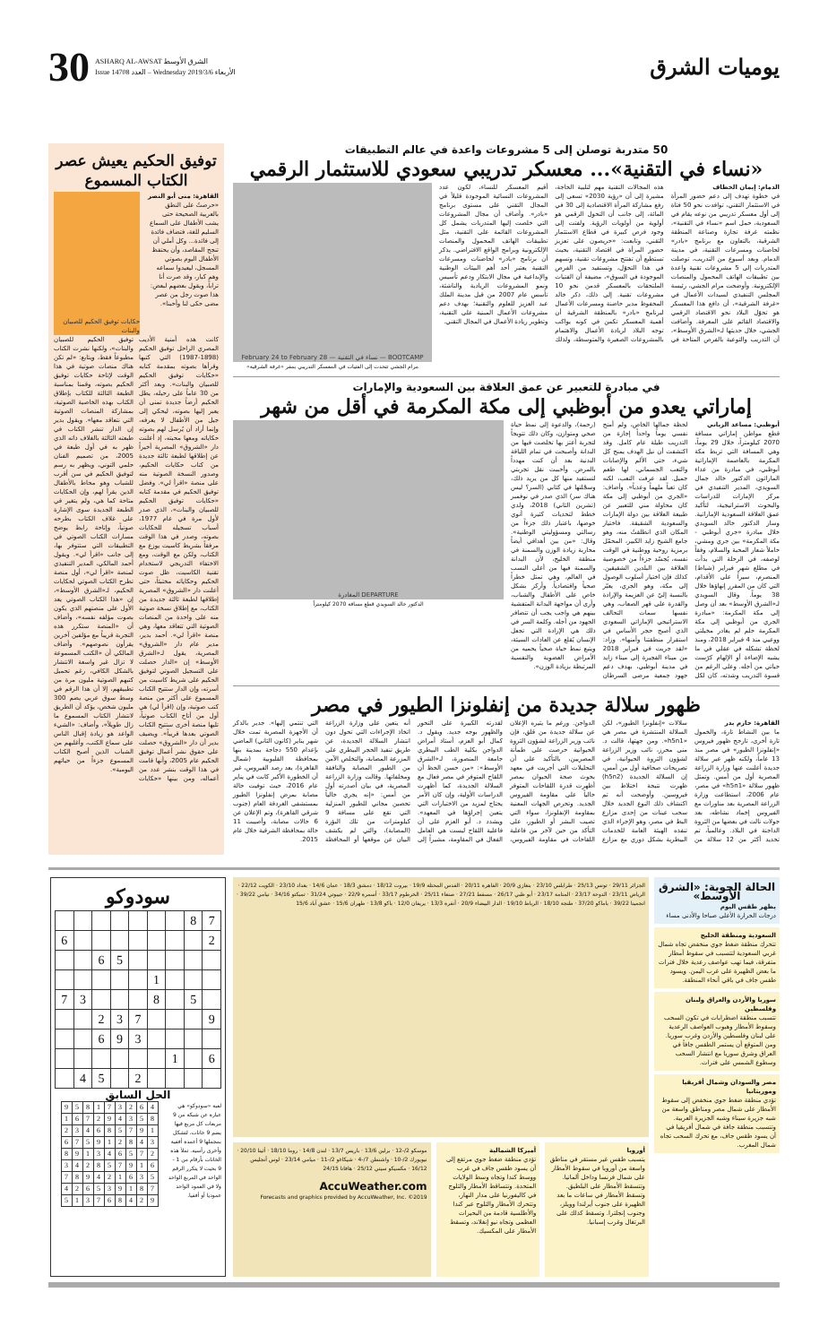يوميات الشرق
30
ASHARQ AL-AWSAT الشرق الأوسط
Issue 14708 العدد – Wednesday 2019/3/6 الأربعاء
50 متدربة توصلن إلى 5 مشروعات واعدة في عالم التطبيقات
«نساء في التقنية»... معسكر تدريبي سعودي للاستثمار الرقمي
الدمام: إيمان الخطاف
في خطوة تهدف إلى دعم حضور المرأة في الاستثمار التقني، توافدت نحو 50 فتاة إلى أول معسكر تدريبي من نوعه يقام في السعودية، حمل اسم «نساء في التقنية»، نظمته غرفة تجارة وصناعة المنطقة الشرقية، بالتعاون مع برنامج «بادر» لحاضنات ومسرعات التقنية، في مدينة الدمام. وبعد أسبوع من التدريب، توصلت المتدربات إلى 5 مشروعات تقنية واعدة بين تطبيقات الهاتف المحمول والمنصات الإلكترونية. وأوضحت مرام الجشي، رئيسة المجلس التنفيذي لسيدات الأعمال في «غرفة الشرقية»، أن دافع هذا المعسكر هو تحوّل البلاد نحو الاقتصاد الرقمي والاقتصاد القائم على المعرفة. وأضافت الجشي، خلال حديثها لـ«الشرق الأوسط»، أن التدريب والتوعية بالفرص المتاحة في هذه المجالات التقنية مهم لتلبية الحاجة، مشيرة إلى أن «رؤية 2030» تسعى إلى رفع مشاركة المرأة الاقتصادية إلى 30 في المائة، إلى جانب أن التحول الرقمي هو أولوية من أولويات الرؤية. ولفتت إلى وجود فرص كبيرة في قطاع الاستثمار التقني، وتابعت: «حريصون على تعزيز حضور المرأة في اقتصاد التقنية، بحيث تستطيع أن تفتتح مشروعات تقنية، وتسهم في هذا التحوّل، وتستفيد من الفرص الموجودة في السوق»، مضيفة أن الفتيات الملتحقات بالمعسكر قدمن نحو 10 مشروعات تقنية. إلى ذلك، ذكر خالد المحفوظ مدير حاضنة ومسرعات الأعمال لبرنامج «بادر» بالمنطقة الشرقية أن أهمية المعسكر تكمن في كونه يواكب توجه البلاد لريادة الأعمال والاهتمام بالمشروعات الصغيرة والمتوسطة، ولذلك أقيم المعسكر للنساء، لكون عدد المشروعات النسائية الموجودة قليلاً في المجال التقني على مستوى برنامج «بادر». وأضاف أن مجال المشروعات التي خلصت إليها المتدربات يشمل كل المشروعات القائمة على التقنية، مثل تطبيقات الهاتف المحمول والمنصات الإلكترونية وبرامج الواقع الافتراضي. يذكر أن برنامج «بادر» لحاضنات ومسرعات التقنية يعتبر أحد أهم البيئات الوطنية والإبداعية في مجال الابتكار ودعم تأسيس ونمو المشروعات الريادية والناشئة، تأسس عام 2007 من قبل مدينة الملك عبد العزيز للعلوم والتقنية؛ بهدف دعم مشروعات الأعمال المبنية على التقنية، وتطوير ريادة الأعمال في المجال التقني.
BOOTCAMP — نساء في التقنية — February 24 to February 28
مرام الجشي تتحدث إلى الفتيات في المعسكر التدريبي بمقر «غرفة الشرقية»
في مبادرة للتعبير عن عمق العلاقة بين السعودية والإمارات
إماراتي يعدو من أبوظبي إلى مكة المكرمة في أقل من شهر
أبوظبي: مساعد الزياني
قطع مواطن إماراتي مسافة 2070 كيلومتراً، خلال 29 يوماً، وهي المسافة التي تربط مكة المكرمة بالعاصمة الإماراتية أبوظبي، في مبادرة من عداء الماراثون الدكتور خالد جمال السويدي، المدير التنفيذي في مركز الإمارات للدراسات والبحوث الاستراتيجية، لتأكيد عمق العلاقة السعودية الإماراتية. وسار الدكتور خالد السويدي خلال مبادرة «جري أبوظبي - مكة المكرمة» بين جري ومشي، حاملاً شعار المحبة والسلام، وفقاً لوصفه، في الرحلة التي بدأت في مطلع شهر فبراير (شباط) المنصرم، سيراً على الأقدام، التي كان من المقرر إنهاؤها خلال 38 يوماً. وقال السويدي لـ«الشرق الأوسط» بعد أن وصل إلى مكة المكرمة: «مبادرة الجري من أبوظبي إلى مكة المكرمة حلم لم يغادر مخيلتي ووعيي منذ 4 فبراير 2018، ومنذ لحظة تشكله في عقلي في ما يشبه الإضاءة أو الإلهام كرّست حياتي من أجله. وعلى الرغم من قسوة التدريب وشدته، كان لكل لحظة جمالها الخاص، ولم أمنح نفسي يوماً واحداً إجازة من التدريب طيلة عام كامل. وقد اكتشفت أن نيل الهدف يمنح كل شيء، حتى الألم والإصابات والتعب الجسماني، لها طعم جميل. لقد عرفت التعب، لكنه كان تعباً ملهماً وعذباً». وأضاف: «الجري من أبوظبي إلى مكة كان محاولة مني للتعبير عن طبيعة العلاقة بين دولة الإمارات والسعودية الشقيقة. فاختيار المكان الذي انطلقتُ منه، وهو جامع الشيخ زايد الكبير، المحمّل برمزية روحية ووطنية في الوقت نفسه، يُجسّد جزءاً من خصوصية العلاقة بين البلدين الشقيقين. كذلك فإن اختيار أسلوب الوصول إلى مكة، وهو الجري، يعبّر بالنسبة إليّ عن العزيمة والإرادة والقدرة على قهر الصعاب، وهي نفسها سمات التحالف الاستراتيجي الإماراتي السعودي الذي أصبح حجر الأساس في استقرار منطقتنا وأمنها». وزاد: «لقد جريت في فبراير 2018 من ميناء الفجيرة إلى ميناء زايد في مدينة أبوظبي، بهدف دعم جهود جمعية مرضى السرطان (رحمة)، والدعوة إلى نمط حياة صحي ومتوازن، وكان ذلك تتويجاً لتجربة أعتز بها تخلصت فيها من البدانة وأصبحت في تمام اللياقة البدنية بعد أن كنت مهدداً بالمرض. وأحببت نقل تجربتي لتستفيد منها كل من يريد ذلك، وسجّلتها في كتابي (السر؟ ليس هناك سر) الذي صدر في نوفمبر (تشرين الثاني) 2018، ولدي خطط لتحديات كثيرة أنوي خوضها، باعتبار ذلك جزءاً من رسالتي ومسؤوليتي الوطنية». وقال: «من بين أهدافي أيضاً محاربة زيادة الوزن والسمنة في منطقة الخليج، لأن البدانة والسمنة فيها من أعلى النسب في العالم، وهي تمثل خطراً صحياً واقتصادياً. وأركز بشكل خاص على الأطفال والشباب، وأرى أن مواجهة البدانة المتفشية بينهم هي واجب يجب أن تتضافر الجهود من أجله. وكلمة السر في ذلك هي الإرادة التي تجعل الإنسان يُقلع عن العادات السيئة، ويتبع نمط حياة صحياً يحميه من الأمراض العضوية والنفسية المرتبطة بزيادة الوزن».
DEPARTURE المغادرة
الدكتور خالد السويدي قطع مسافة 2070 كيلومتراً
ظهور سلالة جديدة من إنفلونزا الطيور في مصر
القاهرة: حازم بدر
ما بين النشاط تارة، والخمول تارة أخرى، تارجح ظهور فيروس «إنفلونزا الطيور» في مصر منذ 13 عاماً، ولكنه ظهر عبر سلالة جديدة أعلنت عنها وزارة الزراعة المصرية أول من أمس. وتمثل ظهور سلالة «h5n1» في مصر، عام 2006، استطاعت وزارة الزراعة المصرية بعد مناورات مع الفيروس إخماد نشاطه، بعد جولات نالت في بعضها من الثروة الداجنة في البلاد. وعالمياً، تم تحديد أكثر من 12 سلالة من سلالات «إنفلونزا الطيور»، لكن السلالة المنتشرة في مصر هي «h5n1». ومن جهتها، قالت د. منى محرز، نائب وزير الزراعة لشؤون الثروة الحيوانية، في تصريحات صحافية أول من أمس، إن السلالة الجديدة (h5n2) ظهرت نتيجة اختلاط بين فيروسين. وأوضحت أنه تم اكتشاف ذلك النوع الجديد خلال سحب عينات من إحدى مزارع البط في مصر، وهو الإجراء الذي تنفذه الهيئة العامة للخدمات البيطرية بشكل دوري مع مزارع الدواجن. ورغم ما يثيره الإعلان عن سلالة جديدة من قلق، فإن نائب وزير الزراعة لشؤون الثروة الحيوانية حرصت على طمأنة المصريين، بالتأكيد على أن التحليلات التي أجريت في معهد بحوث صحة الحيوان بمصر أظهرت قدرة اللقاحات المتوفر حالياً على مقاومة الفيروس الجديد. وتحرص الجهات المعنية بمقاومة الإنفلونزا، سواء التي تصيب البشر أو الطيور، على التأكد من حين لآخر من فاعلية اللقاحات في مقاومة الفيروس، لقدرته الكبيرة على التحور والظهور بوجه جديد. ويقول د. كمال أبو العزم، أستاذ أمراض الدواجن بكلية الطب البيطري جامعة المنصورة، لـ«الشرق الأوسط»: «من حسن الحظ أن اللقاح المتوفر في مصر فعال مع السلالة الجديدة، كما أظهرت الدراسات الأولية، وإن كان الأمر يحتاج لمزيد من الاختبارات التي يتعين إجراؤها في المعهد». ويشدد د. أبو العزم على أن فاعلية اللقاح ليست هي العامل الفعال في المقاومة، مشيراً إلى أنه يتعين على وزارة الزراعة اتخاذ الإجراءات التي تحول دون انتشار السلالة الجديدة، عن طريق تنفيذ الحجر البيطري على المزرعة المصابة، والتخلص الآمن من الطيور المصابة والنافقة ومخلفاتها. وقالت وزارة الزراعة المصرية، في بيان أصدرته أول من أمس: «إنه يجري حالياً تحصين مجاني للطيور المنزلية التي تقع على مسافة 9 كيلومترات من تلك البؤرة (المصابة)، والتي لم يكشف البيان عن موقعها أو المحافظة التي تنتمي إليها». جدير بالذكر أن الأجهزة المصرية تمت خلال شهر يناير (كانون الثاني) الماضي بإعدام 550 دجاجة بمدينة بنها بمحافظة القليوبية (شمال القاهرة)، بعد رصد الفيروس، غير أن الخطورة الأكبر كانت في يناير عام 2016، حيث توفيت حالة مصابة بمرض إنفلونزا الطيور بمستشفى الغردقة العام (جنوب شرقي القاهرة)، وتم الإعلان عن 6 حالات مصابة، وأصيبت 11 حالة بمحافظة الشرقية خلال عام 2015.
توفيق الحكيم يعيش عصر الكتاب المسموع
القاهرة: منى أبو النصر
«حرصتُ على النطق بالعربية الصحيحة حتى يشب الأطفال على السماع السليم للغة، فتضاف فائدة إلى فائدة... وكل أملي أن تنجح المقاصد، وأن يحتفظ الأطفال اليوم بصوتي المسجل، ليعيدوا سماعه وهم كبار، وقد صرت أنا تراباً، ويقول بعضهم لبعض: هذا صوت رجل من عصر مضى حكى لنا وأحبنا».
حكايات توفيق الحكيم للصبيان والبنات
كانت هذه أمنية الأديب المصري الراحل توفيق الحكيم (1898-1987) التي كتبها وقرأها بصوته بمقدمة كتابه «حكايات توفيق الحكيم للصبيان والبنات». وبعد أكثر من 30 عاماً على رحيله، يطل الحكيم أرضاً جديدة تمنى أن يعبر إليها بصوته، ليحكي إلى جيل من الأطفال لا يعرفه، وإنما أراد أن يُرسل لهم بصوته حكاياته ومعها محبته، إذ أعلنت دار «الشروق» المصرية أخيراً عن إطلاقها لطبعة ثالثة جديدة من كتاب حكايات الحكيم، وصدور النسخة الصوتية منه على منصة «اقرأ لي». وفضل توفيق الحكيم في مقدمة كتابه «حكايات توفيق الحكيم للصبيان والبنات»، الذي صدر لأول مرة في عام 1977، أسباب تسجيله للحكايات بصوته، وصدر في هذا الوقت مرفقاً بشريط كاسيت يوزع مع الكتاب، ولكن مع الوقت، ومع الاختفاء التدريجي لاستخدام تقنية الكاسيت، ظل صوت الحكيم وحكاياته مختبئاً، حتى أعلنت دار «الشروق» المصرية إطلاقها لطبعة ثالثة جديدة من الكتاب، مع إطلاق نسخة صوتية منه على واحدة من المنصات الصوتية التي تتعاقد معها، وهي منصة «اقرأ لي». أحمد بدير، مدير عام دار «الشروق» المصرية، يقول لـ«الشرق الأوسط» إن «الدار حصلت على التسجيل الصوتي لتوفيق الحكيم على شريط كاسيت من أسرته، وإن الدار ستتيح الكتاب المسموع على أكثر من منصة كتب صوتية، وإن (اقرأ لي) هي أول من أتاح الكتاب صوتياً، تليها منصة أخرى ستتيح الكتاب الصوتي بعدها قريباً». ويضيف بدير أن دار «الشروق» حصلت على حقوق نشر أعمال توفيق الحكيم عام 2005، وأنها قامت في هذا الوقت بنشر عدد من أعماله، ومن بينها «حكايات توفيق الحكيم للصبيان والبنات»، ولكنها نشرت الكتاب مطبوعاً فقط، ويتابع: «لم تكن هناك منصات صوتية في هذا الوقت لإتاحة حكايات توفيق الحكيم بصوته، وقمنا بمناسبة الطبعة الثالثة للكتاب بإطلاق الكتاب بهذه الخاصية الصوتية، بمشاركة المنصات الصوتية التي نتعاقد معها». ويقول بدير إن الدار تنشر الكتاب في طبعته الثالثة بالغلاف ذاته الذي ظهر به في أول طبعة في 2005، من تصميم الفنان حلمي التوني، ويظهر به رسم لتوفيق الحكيم في سن أقرب للشباب وهو محاط بالأطفال الذين يقرأ لهم، وإن الحكايات متاحة كما هي، ولم يتغير في الطبعة الجديدة سوى الإشارة على غلاف الكتاب بطرحه صوتياً، وإتاحة رابط يوضح مسارات الكتاب الصوتي في التطبيقات التي ستتوفر بها، إلى جانب «اقرأ لي». ويقول أحمد المالكي، المدير التنفيذي لمنصة «اقرأ لي»، أول منصة تطرح الكتاب الصوتي لحكايات الحكيم، لـ«الشرق الأوسط»، إن «هذا الكتاب الصوتي يعد الأول على منصتهم الذي يكون بصوت مؤلفه نفسه»، وأضاف أن «المنصة ستكرر هذه التجربة قريباً مع مؤلفين آخرين يقرأون نصوصهم». وأضاف المالكي أن «الكتب المسموعة لا تزال غير واسعة الانتشار بالشكل الكافي، رغم تحميل كتبهم الصوتية مليون مرة من تطبيقهم، إلا أن هذا الرقم في وسط سوق عربي يضم 300 مليون شخص، يؤكد أن الطريق لانتشار الكتاب المسموع ما زال طويلاً»، وأضاف: «الشيء الواعد هو زيادة إقبال الناس على سماع الكتب، وأغلبهم من الشباب الذين أصبح الكتاب المسموع جزءاً من حياتهم اليومية».
الحالة الجوية: «الشرق الأوسط»
يظهر طقس اليوم
درجات الحرارة الأعلى صباحا والأدنى مساء
السعودية ومنطقة الخليج
تتحرك منطقة ضغط جوي منخفض تجاه شمال غربي السعودية لتتسبب في سقوط أمطار متفرقة، فيما تهب عواصف رعدية خلال فترات ما بعض الظهيرة على غرب اليمن. ويسود طقس جاف في باقي أنحاء المنطقة.
سوريا والأردن والعراق ولبنان وفلسطين
تتسبب منطقة اضطرابات في تكون السحب وسقوط الأمطار وهبوب العواصف الرعدية على لبنان وفلسطين والأردن وغرب سوريا. ومن المتوقع أن يستمر الطقس جافاً في العراق وشرق سوريا مع انتشار السحب وسطوع الشمس على فترات.
مصر والسودان وشمال أفريقيا وموريتانيا
تؤدي منطقة ضغط جوي منخفض إلى سقوط الأمطار على شمال مصر ومناطق واسعة من شبه جزيرة سيناء وشبه الجزيرة العربية. وتتسبب منطقة جافة في شمال أفريقيا في أن يسود طقس جاف، مع تحرك السحب تجاه شمال المغرب.
الجزائر 29/11 · تونس 25/13 · طرابلس 23/10 · بنغازي 20/9 · القاهرة 20/11 · القدس المحتلة 19/9 · بيروت 18/12 · دمشق 18/3 · عمان 14/6 · بغداد 23/10 · الكويت 22/12 · الرياض 23/11 · الدوحة 23/17 · المنامة 23/17 · أبو ظبي 26/17 · مسقط 27/21 · صنعاء 25/11 · الخرطوم 33/17 · أسمرة 22/9 · جيبوتي 31/24 · تمبكتو 34/16 · نيامي 39/22 · انجمينا 39/22 · باماكو 37/20 · طنجة 18/10 · الرباط 19/10 · الدار البيضاء 20/9 · أنقرة 13/3 · يريفان 12/0 · باكو 13/8 · طهران 15/6 · عشق آباد 15/6
أوروبا
يتسبب طقس غير مستقر في مناطق واسعة من أوروبا في سقوط الأمطار على شمال فرنسا وداخل ألمانيا. وتتسقط الأمطار على البلطيق. وتسقط الأمطار في ساعات ما بعد الظهيرة على جنوب أيرلندا وويلز، وجنوب إنجلترا. وتسقط كذلك على البرتغال وغرب إسبانيا.
أميركا الشمالية
تؤدي منطقة ضغط جوي مرتفع إلى أن يسود طقس جاف في غرب ووسط كندا وتجاه وسط الولايات المتحدة. وتتساقط الأمطار والثلوج في كاليفورنيا على مدار النهار، وتتحرك الأمطار والثلوج عبر كندا والأطلسية قادمة من البحيرات العظمى وتجاه نيو إنغلاند، وتسقط الأمطار على المكسيك.
موسكو 2/-12 · برلين 13/6 · باريس 13/7 · لندن 14/8 · روما 18/10 · أثينا 20/10 · نيويورك 2/-10 · واشنطن 7/-4 · شيكاغو 2/-11 · ميامي 23/14 · لوس أنجليس 16/12 · مكسيكو سيتي 25/12 · هافانا 24/15
AccuWeather.com
Forecasts and graphics provided by AccuWeather, Inc. ©2019
سودوكو
| 7 | 8 | | | | | | | |
| 2 | | | | | | | | 6 |
| | | | | | 5 | 6 | | |
| | | | 1 | | | | | |
| | 5 | | 8 | | | | 3 | 7 |
| 9 | | | | 7 | 3 | 2 | | |
| | | | | 3 | 9 | 6 | | |
| 6 | | 1 | | | | | | |
| | | | | 2 | | 5 | 4 | |
الحل السابق
لعبة «سودوكو» هي عبارة عن شبكة من 9 مربعات كل مربع فيها يضم 9 خانات، لتشكل بمجملها 9 أعمدة أفقية وأخرى رأسية. تملأ هذه الخانات بأرقام من 1 - 9 بحيث لا يتكرر الرقم الواحد في المربع الواحد ولا في العمود الواحد عموديا أو أفقيا.
| 9 | 5 | 8 | 1 | 7 | 3 | 2 | 6 | 4 |
| 1 | 6 | 7 | 2 | 9 | 4 | 3 | 5 | 8 |
| 2 | 3 | 4 | 6 | 8 | 5 | 7 | 9 | 1 |
| 6 | 7 | 5 | 9 | 1 | 2 | 8 | 4 | 3 |
| 8 | 9 | 1 | 3 | 4 | 6 | 5 | 7 | 2 |
| 3 | 4 | 2 | 8 | 5 | 7 | 9 | 1 | 6 |
| 7 | 8 | 9 | 4 | 2 | 1 | 6 | 3 | 5 |
| 4 | 2 | 6 | 5 | 3 | 9 | 1 | 8 | 7 |
| 5 | 1 | 3 | 7 | 6 | 8 | 4 | 2 | 9 |